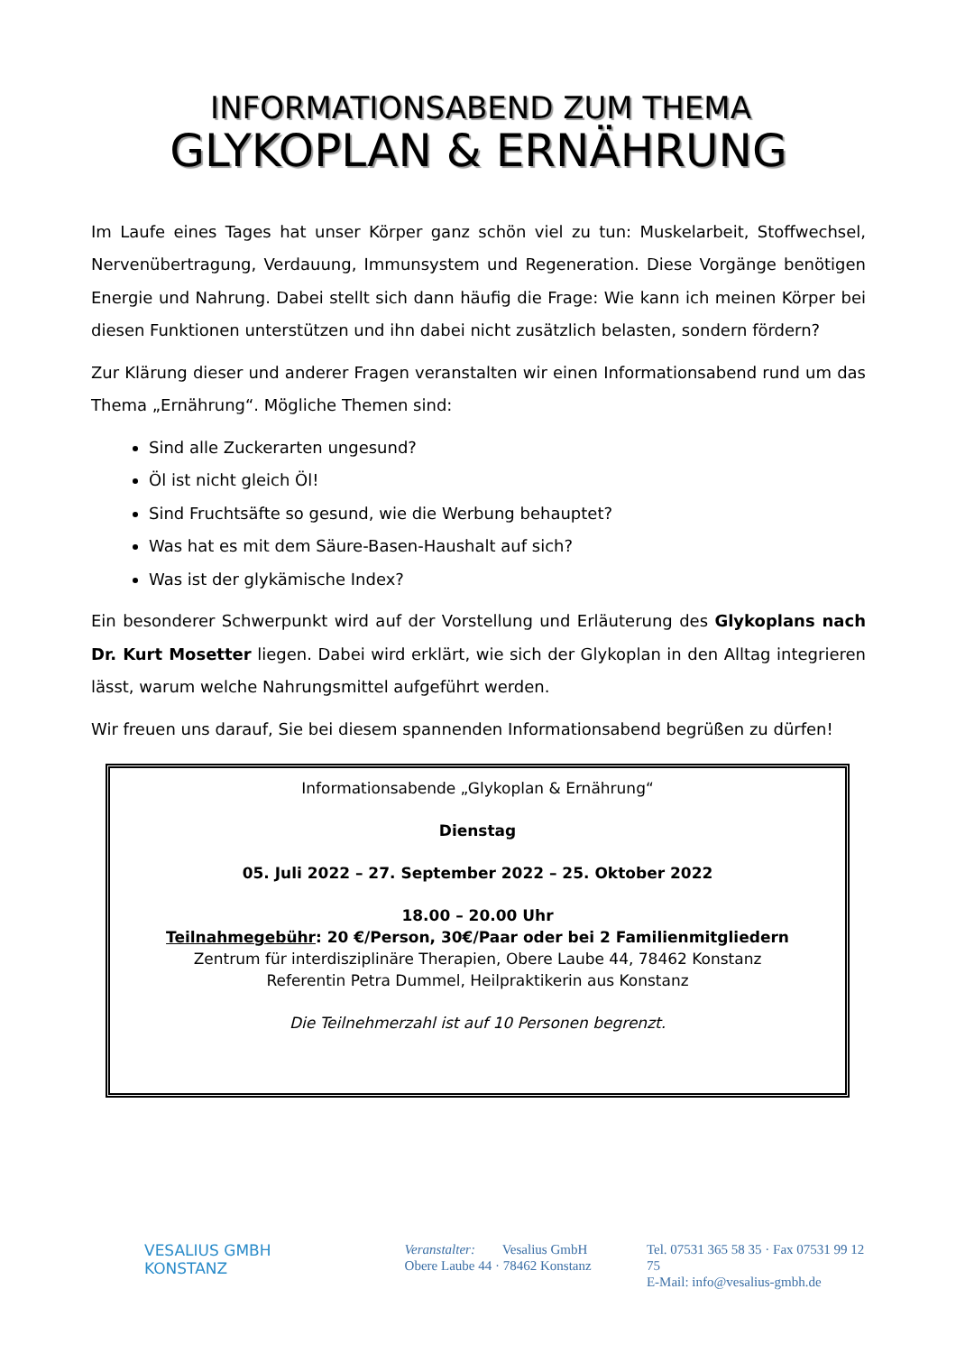INFORMATIONSABEND ZUM THEMA
GLYKOPLAN & ERNÄHRUNG
Im Laufe eines Tages hat unser Körper ganz schön viel zu tun: Muskelarbeit, Stoffwechsel, Nervenübertragung, Verdauung, Immunsystem und Regeneration. Diese Vorgänge benötigen Energie und Nahrung. Dabei stellt sich dann häufig die Frage: Wie kann ich meinen Körper bei diesen Funktionen unterstützen und ihn dabei nicht zusätzlich belasten, sondern fördern?
Zur Klärung dieser und anderer Fragen veranstalten wir einen Informationsabend rund um das Thema „Ernährung“. Mögliche Themen sind:
Sind alle Zuckerarten ungesund?
Öl ist nicht gleich Öl!
Sind Fruchtsäfte so gesund, wie die Werbung behauptet?
Was hat es mit dem Säure-Basen-Haushalt auf sich?
Was ist der glykämische Index?
Ein besonderer Schwerpunkt wird auf der Vorstellung und Erläuterung des Glykoplans nach Dr. Kurt Mosetter liegen. Dabei wird erklärt, wie sich der Glykoplan in den Alltag integrieren lässt, warum welche Nahrungsmittel aufgeführt werden.
Wir freuen uns darauf, Sie bei diesem spannenden Informationsabend begrüßen zu dürfen!
Informationsabende „Glykoplan & Ernährung“
Dienstag
05. Juli 2022 – 27. September 2022 – 25. Oktober 2022
18.00 – 20.00 Uhr
Teilnahmegebühr: 20 €/Person, 30€/Paar oder bei 2 Familienmitgliedern
Zentrum für interdisziplinäre Therapien, Obere Laube 44, 78462 Konstanz
Referentin Petra Dummel, Heilpraktikerin aus Konstanz
Die Teilnehmerzahl ist auf 10 Personen begrenzt.
VESALIUS GMBH
KONSTANZ
Veranstalter: Vesalius GmbH
Obere Laube 44 · 78462 Konstanz
Tel. 07531 365 58 35 · Fax 07531 99 12 75
E-Mail: info@vesalius-gmbh.de